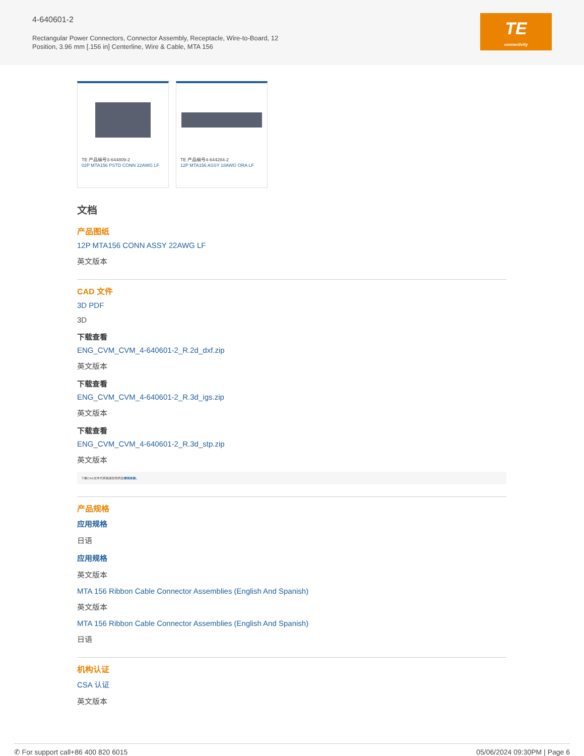4-640601-2
Rectangular Power Connectors, Connector Assembly, Receptacle, Wire-to-Board, 12 Position, 3.96 mm [.156 in] Centerline, Wire & Cable, MTA 156
TE
connectivity
TE 产品编号3-644809-2
02P MTA156 PSTD CONN 22AWG LF
TE 产品编号4-644284-2
12P MTA156 ASSY 18AWG ORA LF
文档
产品图纸
12P MTA156 CONN ASSY 22AWG LF
英文版本
CAD 文件
3D PDF
3D
下载查看
ENG_CVM_CVM_4-640601-2_R.2d_dxf.zip
英文版本
下载查看
ENG_CVM_CVM_4-640601-2_R.3d_igs.zip
英文版本
下载查看
ENG_CVM_CVM_4-640601-2_R.3d_stp.zip
英文版本
下载CAD文件代表我接受和同意使用条款。
产品规格
应用规格
日语
应用规格
英文版本
MTA 156 Ribbon Cable Connector Assemblies (English And Spanish)
英文版本
MTA 156 Ribbon Cable Connector Assemblies (English And Spanish)
日语
机构认证
CSA 认证
英文版本
✆ For support call+86 400 820 6015 05/06/2024 09:30PM | Page 6